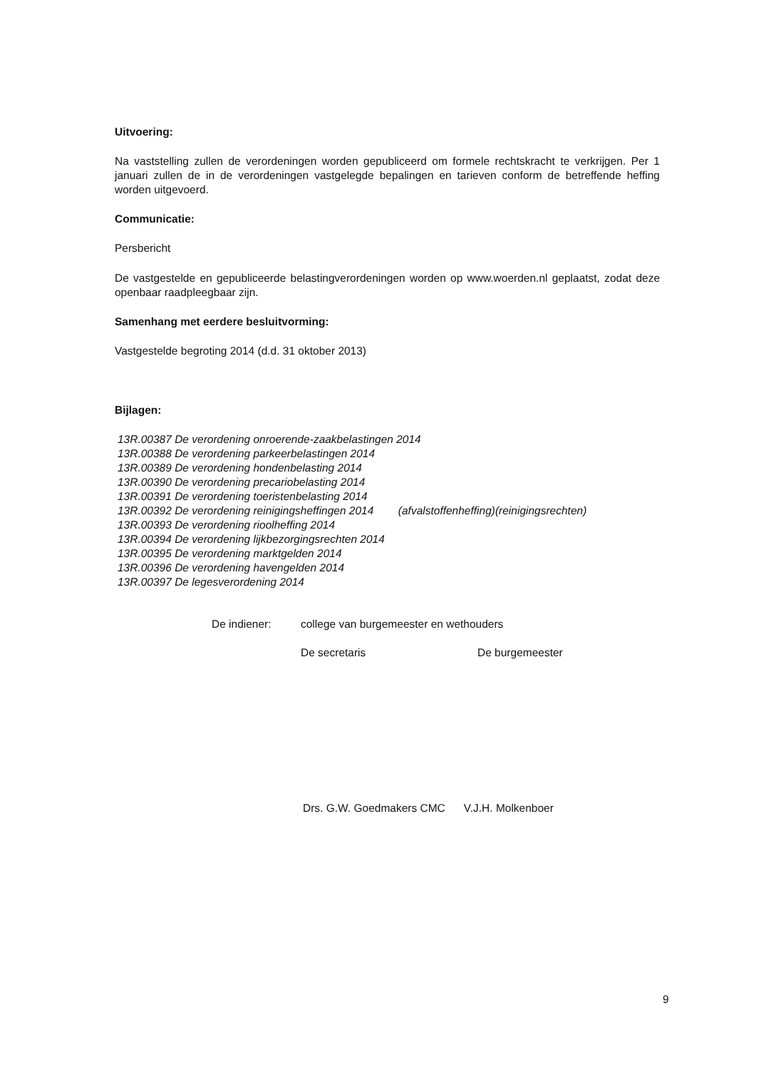Uitvoering:
Na vaststelling zullen de verordeningen worden gepubliceerd om formele rechtskracht te verkrijgen. Per 1 januari zullen de in de verordeningen vastgelegde bepalingen en tarieven conform de betreffende heffing worden uitgevoerd.
Communicatie:
Persbericht
De vastgestelde en gepubliceerde belastingverordeningen worden op www.woerden.nl geplaatst, zodat deze openbaar raadpleegbaar zijn.
Samenhang met eerdere besluitvorming:
Vastgestelde begroting 2014 (d.d. 31 oktober 2013)
Bijlagen:
13R.00387 De verordening onroerende-zaakbelastingen 2014
13R.00388 De verordening parkeerbelastingen 2014
13R.00389 De verordening hondenbelasting 2014
13R.00390 De verordening precariobelasting 2014
13R.00391 De verordening toeristenbelasting 2014
13R.00392 De verordening reinigingsheffingen 2014 (afvalstoffenheffing)(reinigingsrechten)
13R.00393 De verordening rioolheffing 2014
13R.00394 De verordening lijkbezorgingsrechten 2014
13R.00395 De verordening marktgelden 2014
13R.00396 De verordening havengelden 2014
13R.00397 De legesverordening 2014
De indiener:
college van burgemeester en wethouders
De secretaris
De burgemeester
Drs. G.W. Goedmakers CMC V.J.H. Molkenboer
9